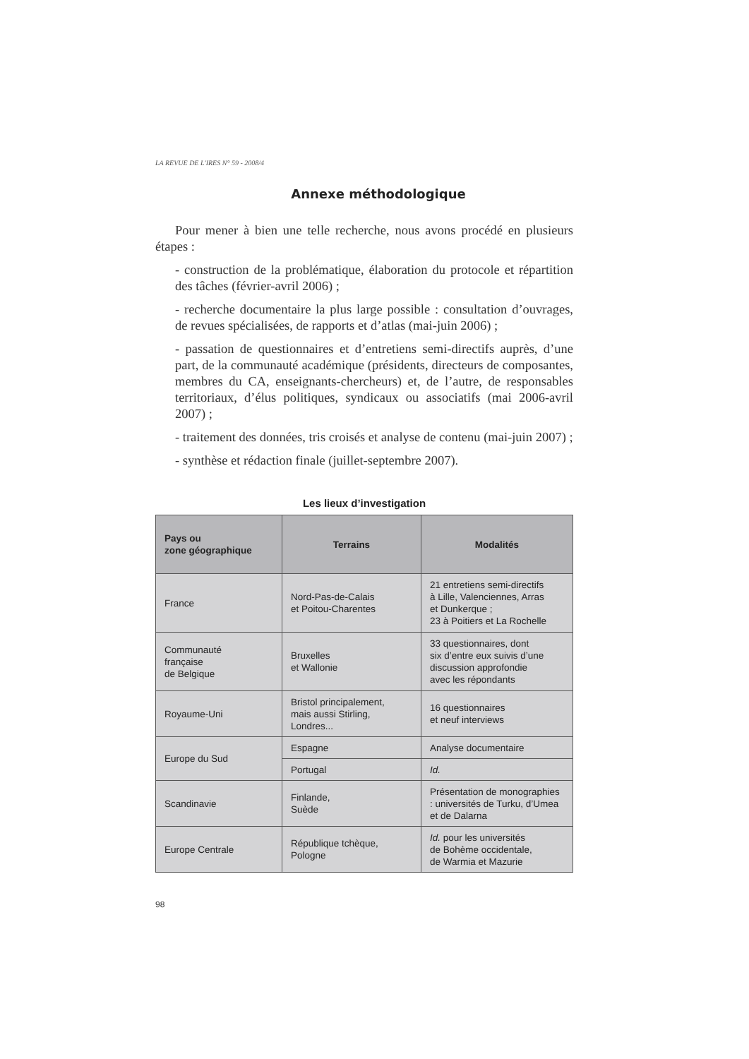LA REVUE DE L'IRES N° 59 - 2008/4
Annexe méthodologique
Pour mener à bien une telle recherche, nous avons procédé en plusieurs étapes :
- construction de la problématique, élaboration du protocole et répartition des tâches (février-avril 2006) ;
- recherche documentaire la plus large possible : consultation d’ouvrages, de revues spécialisées, de rapports et d’atlas (mai-juin 2006) ;
- passation de questionnaires et d’entretiens semi-directifs auprès, d’une part, de la communauté académique (présidents, directeurs de composantes, membres du CA, enseignants-chercheurs) et, de l’autre, de responsables territoriaux, d’élus politiques, syndicaux ou associatifs (mai 2006-avril 2007) ;
- traitement des données, tris croisés et analyse de contenu (mai-juin 2007) ;
- synthèse et rédaction finale (juillet-septembre 2007).
Les lieux d’investigation
| Pays ou zone géographique | Terrains | Modalités |
| --- | --- | --- |
| France | Nord-Pas-de-Calais et Poitou-Charentes | 21 entretiens semi-directifs à Lille, Valenciennes, Arras et Dunkerque ; 23 à Poitiers et La Rochelle |
| Communauté française de Belgique | Bruxelles et Wallonie | 33 questionnaires, dont six d’entre eux suivis d’une discussion approfondie avec les répondants |
| Royaume-Uni | Bristol principalement, mais aussi Stirling, Londres... | 16 questionnaires et neuf interviews |
| Europe du Sud | Espagne | Analyse documentaire |
| | Portugal | Id. |
| Scandinavie | Finlande, Suède | Présentation de monographies : universités de Turku, d’Umea et de Dalarna |
| Europe Centrale | République tchèque, Pologne | Id. pour les universités de Bohème occidentale, de Warmia et Mazurie |
98